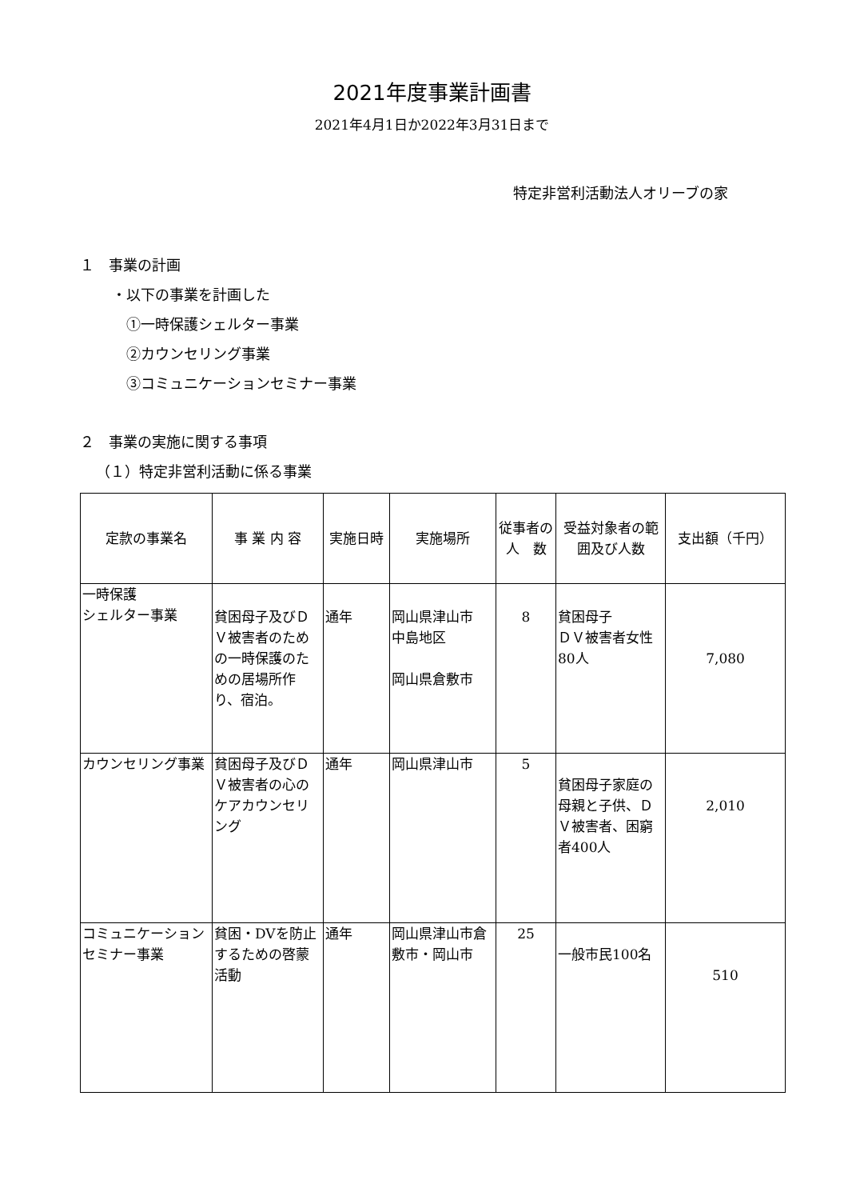2021年度事業計画書
2021年4月1日か2022年3月31日まで
特定非営利活動法人オリーブの家
１　事業の計画
・以下の事業を計画した
①一時保護シェルター事業
②カウンセリング事業
③コミュニケーションセミナー事業
２　事業の実施に関する事項
（１）特定非営利活動に係る事業
| 定款の事業名 | 事 業 内 容 | 実施日時 | 実施場所 | 従事者の人 数 | 受益対象者の範囲及び人数 | 支出額（千円） |
| --- | --- | --- | --- | --- | --- | --- |
| 一時保護 シェルター事業 | 貧困母子及びＤＶ被害者のための一時保護のための居場所作り、宿泊。 | 通年 | 岡山県津山市 中島地区 岡山県倉敷市 | 8 | 貧困母子 ＤＶ被害者女性80人 | 7,080 |
| カウンセリング事業 | 貧困母子及びＤＶ被害者の心のケアカウンセリング | 通年 | 岡山県津山市 | 5 | 貧困母子家庭の母親と子供、ＤＶ被害者、困窮者400人 | 2,010 |
| コミュニケーションセミナー事業 | 貧困・DVを防止するための啓蒙活動 | 通年 | 岡山県津山市倉敷市・岡山市 | 25 | 一般市民100名 | 510 |